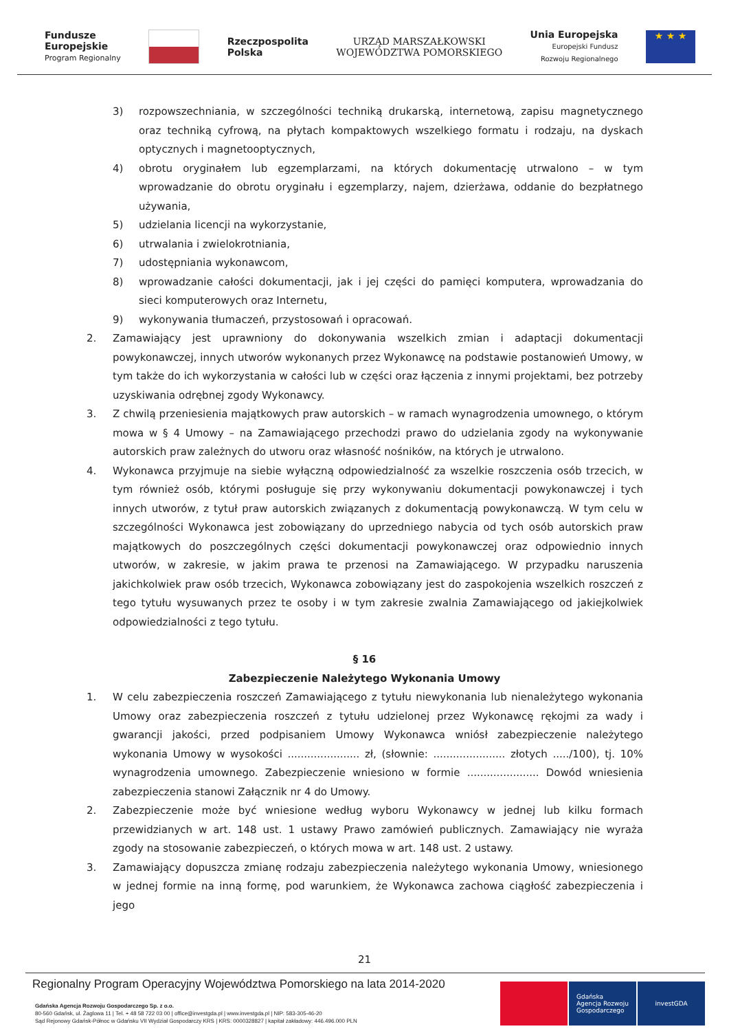Fundusze
Europejskie
Program Regionalny
Rzeczpospolita
Polska
URZĄD MARSZAŁKOWSKI
WOJEWÓDZTWA POMORSKIEGO
Unia Europejska
Europejski Fundusz
Rozwoju Regionalnego
★ ★ ★
3) rozpowszechniania, w szczególności techniką drukarską, internetową, zapisu magnetycznego oraz techniką cyfrową, na płytach kompaktowych wszelkiego formatu i rodzaju, na dyskach optycznych i magnetooptycznych,
4) obrotu oryginałem lub egzemplarzami, na których dokumentację utrwalono – w tym wprowadzanie do obrotu oryginału i egzemplarzy, najem, dzierżawa, oddanie do bezpłatnego używania,
5) udzielania licencji na wykorzystanie,
6) utrwalania i zwielokrotniania,
7) udostępniania wykonawcom,
8) wprowadzanie całości dokumentacji, jak i jej części do pamięci komputera, wprowadzania do sieci komputerowych oraz Internetu,
9) wykonywania tłumaczeń, przystosowań i opracowań.
2. Zamawiający jest uprawniony do dokonywania wszelkich zmian i adaptacji dokumentacji powykonawczej, innych utworów wykonanych przez Wykonawcę na podstawie postanowień Umowy, w tym także do ich wykorzystania w całości lub w części oraz łączenia z innymi projektami, bez potrzeby uzyskiwania odrębnej zgody Wykonawcy.
3. Z chwilą przeniesienia majątkowych praw autorskich – w ramach wynagrodzenia umownego, o którym mowa w § 4 Umowy – na Zamawiającego przechodzi prawo do udzielania zgody na wykonywanie autorskich praw zależnych do utworu oraz własność nośników, na których je utrwalono.
4. Wykonawca przyjmuje na siebie wyłączną odpowiedzialność za wszelkie roszczenia osób trzecich, w tym również osób, którymi posługuje się przy wykonywaniu dokumentacji powykonawczej i tych innych utworów, z tytuł praw autorskich związanych z dokumentacją powykonawczą. W tym celu w szczególności Wykonawca jest zobowiązany do uprzedniego nabycia od tych osób autorskich praw majątkowych do poszczególnych części dokumentacji powykonawczej oraz odpowiednio innych utworów, w zakresie, w jakim prawa te przenosi na Zamawiającego. W przypadku naruszenia jakichkolwiek praw osób trzecich, Wykonawca zobowiązany jest do zaspokojenia wszelkich roszczeń z tego tytułu wysuwanych przez te osoby i w tym zakresie zwalnia Zamawiającego od jakiejkolwiek odpowiedzialności z tego tytułu.
§ 16
Zabezpieczenie Należytego Wykonania Umowy
1. W celu zabezpieczenia roszczeń Zamawiającego z tytułu niewykonania lub nienależytego wykonania Umowy oraz zabezpieczenia roszczeń z tytułu udzielonej przez Wykonawcę rękojmi za wady i gwarancji jakości, przed podpisaniem Umowy Wykonawca wniósł zabezpieczenie należytego wykonania Umowy w wysokości ...................... zł, (słownie: ...................... złotych ...../100), tj. 10% wynagrodzenia umownego. Zabezpieczenie wniesiono w formie ...................... Dowód wniesienia zabezpieczenia stanowi Załącznik nr 4 do Umowy.
2. Zabezpieczenie może być wniesione według wyboru Wykonawcy w jednej lub kilku formach przewidzianych w art. 148 ust. 1 ustawy Prawo zamówień publicznych. Zamawiający nie wyraża zgody na stosowanie zabezpieczeń, o których mowa w art. 148 ust. 2 ustawy.
3. Zamawiający dopuszcza zmianę rodzaju zabezpieczenia należytego wykonania Umowy, wniesionego w jednej formie na inną formę, pod warunkiem, że Wykonawca zachowa ciągłość zabezpieczenia i jego
21
Regionalny Program Operacyjny Województwa Pomorskiego na lata 2014-2020
Gdańska Agencja Rozwoju Gospodarczego Sp. z o.o.
80-560 Gdańsk, ul. Żaglowa 11 | Tel. + 48 58 722 03 00 | office@investgda.pl | www.investgda.pl | NIP: 583-305-46-20
Sąd Rejonowy Gdańsk-Północ w Gdańsku VII Wydział Gospodarczy KRS | KRS: 0000328827 | kapitał zakładowy: 446.496.000 PLN
Gdańska
Agencja Rozwoju
Gospodarczego
investGDA